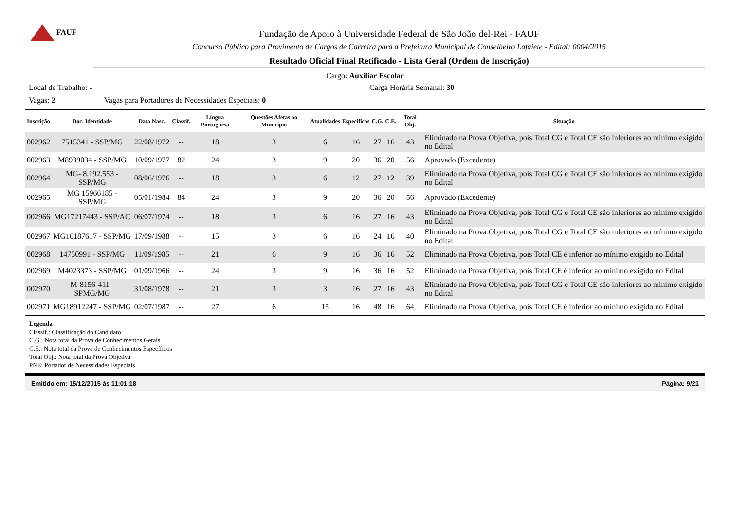FAUF
Fundação de Apoio à Universidade Federal de São João del-Rei - FAUF
Concurso Público para Provimento de Cargos de Carreira para a Prefeitura Municipal de Conselheiro Lafaiete - Edital: 0004/2015
Resultado Oficial Final Retificado - Lista Geral (Ordem de Inscrição)
Cargo: Auxiliar Escolar
Local de Trabalho: - Carga Horária Semanal: 30
Vagas: 2 Vagas para Portadores de Necessidades Especiais: 0
| Inscrição | Doc. Identidade | Data Nasc. | Classif. | Língua Portuguesa | Questões Afetas ao Município | Atualidades | Específicas | C.G. | C.E. | Total Obj. | Situação |
| --- | --- | --- | --- | --- | --- | --- | --- | --- | --- | --- | --- |
| 002962 | 7515341 - SSP/MG | 22/08/1972 | -- | 18 | 3 | 6 | 16 | 27 | 16 | 43 | Eliminado na Prova Objetiva, pois Total CG e Total CE são inferiores ao mínimo exigido no Edital |
| 002963 | M8939034 - SSP/MG | 10/09/1977 | 82 | 24 | 3 | 9 | 20 | 36 | 20 | 56 | Aprovado (Excedente) |
| 002964 | MG- 8.192.553 - SSP/MG | 08/06/1976 | -- | 18 | 3 | 6 | 12 | 27 | 12 | 39 | Eliminado na Prova Objetiva, pois Total CG e Total CE são inferiores ao mínimo exigido no Edital |
| 002965 | MG 15966185 - SSP/MG | 05/01/1984 | 84 | 24 | 3 | 9 | 20 | 36 | 20 | 56 | Aprovado (Excedente) |
| 002966 | MG17217443 - SSP/AC | 06/07/1974 | -- | 18 | 3 | 6 | 16 | 27 | 16 | 43 | Eliminado na Prova Objetiva, pois Total CG e Total CE são inferiores ao mínimo exigido no Edital |
| 002967 | MG16187617 - SSP/MG | 17/09/1988 | -- | 15 | 3 | 6 | 16 | 24 | 16 | 40 | Eliminado na Prova Objetiva, pois Total CG e Total CE são inferiores ao mínimo exigido no Edital |
| 002968 | 14750991 - SSP/MG | 11/09/1985 | -- | 21 | 6 | 9 | 16 | 36 | 16 | 52 | Eliminado na Prova Objetiva, pois Total CE é inferior ao mínimo exigido no Edital |
| 002969 | M4023373 - SSP/MG | 01/09/1966 | -- | 24 | 3 | 9 | 16 | 36 | 16 | 52 | Eliminado na Prova Objetiva, pois Total CE é inferior ao mínimo exigido no Edital |
| 002970 | M-8156-411 - SPMG/MG | 31/08/1978 | -- | 21 | 3 | 3 | 16 | 27 | 16 | 43 | Eliminado na Prova Objetiva, pois Total CG e Total CE são inferiores ao mínimo exigido no Edital |
| 002971 | MG18912247 - SSP/MG | 02/07/1987 | -- | 27 | 6 | 15 | 16 | 48 | 16 | 64 | Eliminado na Prova Objetiva, pois Total CE é inferior ao mínimo exigido no Edital |
Legenda
Classif.: Classificação do Candidato
C.G.: Nota total da Prova de Conhecimentos Gerais
C.E.: Nota total da Prova de Conhecimentos Específicos
Total Obj.: Nota total da Prova Objetiva
PNE: Portador de Necessidades Especiais
Emitido em: 15/12/2015 às 11:01:18 Página: 9/21